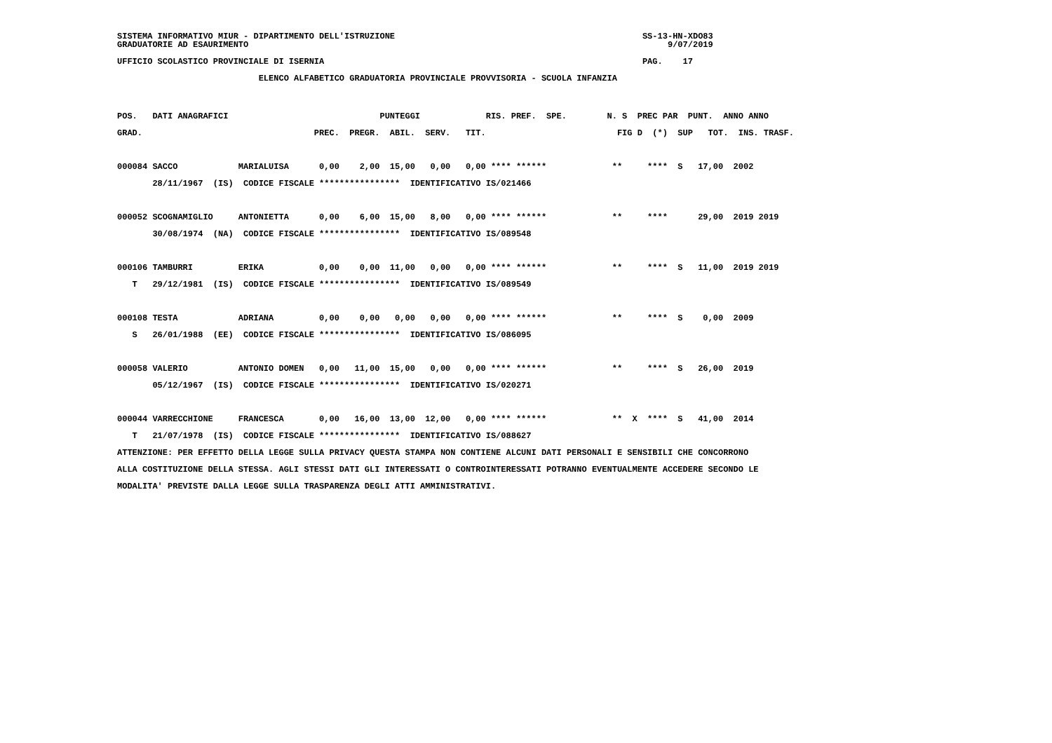SISTEMA INFORMATIVO MIUR - DIPARTIMENTO DELL'ISTRUZIONE                                                 SS-13-HN-XDO83
GRADUATORIE AD ESAURIMENTO                                                                                   9/07/2019
UFFICIO SCOLASTICO PROVINCIALE DI ISERNIA                                                               PAG.    17
                            ELENCO ALFABETICO GRADUATORIA PROVINCIALE PROVVISORIA - SCUOLA INFANZIA
POS.   DATI ANAGRAFICI                              PUNTEGGI             RIS. PREF.  SPE.        N. S  PREC PAR  PUNT.  ANNO ANNO
GRAD.                                  PREC.  PREGR.  ABIL.  SERV.   TIT.                          FIG D  (*)  SUP   TOT.  INS. TRASF.

000084 SACCO            MARIALUISA      0,00    2,00  15,00   0,00   0,00 **** ******             **     ****  S   17,00  2002
       28/11/1967  (IS)  CODICE FISCALE ****************  IDENTIFICATIVO IS/021466

000052 SCOGNAMIGLIO     ANTONIETTA      0,00    6,00  15,00   8,00   0,00 **** ******             **     ****      29,00  2019 2019
       30/08/1974  (NA)  CODICE FISCALE ****************  IDENTIFICATIVO IS/089548

000106 TAMBURRI         ERIKA           0,00    0,00  11,00   0,00   0,00 **** ******             **     ****  S   11,00  2019 2019
   T   29/12/1981  (IS)  CODICE FISCALE ****************  IDENTIFICATIVO IS/089549

000108 TESTA            ADRIANA         0,00    0,00   0,00   0,00   0,00 **** ******             **     ****  S    0,00  2009
   S   26/01/1988  (EE)  CODICE FISCALE ****************  IDENTIFICATIVO IS/086095

000058 VALERIO          ANTONIO DOMEN   0,00   11,00  15,00   0,00   0,00 **** ******             **     ****  S   26,00  2019
       05/12/1967  (IS)  CODICE FISCALE ****************  IDENTIFICATIVO IS/020271

000044 VARRECCHIONE     FRANCESCA       0,00   16,00  13,00  12,00   0,00 **** ******             **  X  ****  S   41,00  2014
   T   21/07/1978  (IS)  CODICE FISCALE ****************  IDENTIFICATIVO IS/088627
ATTENZIONE: PER EFFETTO DELLA LEGGE SULLA PRIVACY QUESTA STAMPA NON CONTIENE ALCUNI DATI PERSONALI E SENSIBILI CHE CONCORRONO
ALLA COSTITUZIONE DELLA STESSA. AGLI STESSI DATI GLI INTERESSATI O CONTROINTERESSATI POTRANNO EVENTUALMENTE ACCEDERE SECONDO LE
MODALITA' PREVISTE DALLA LEGGE SULLA TRASPARENZA DEGLI ATTI AMMINISTRATIVI.